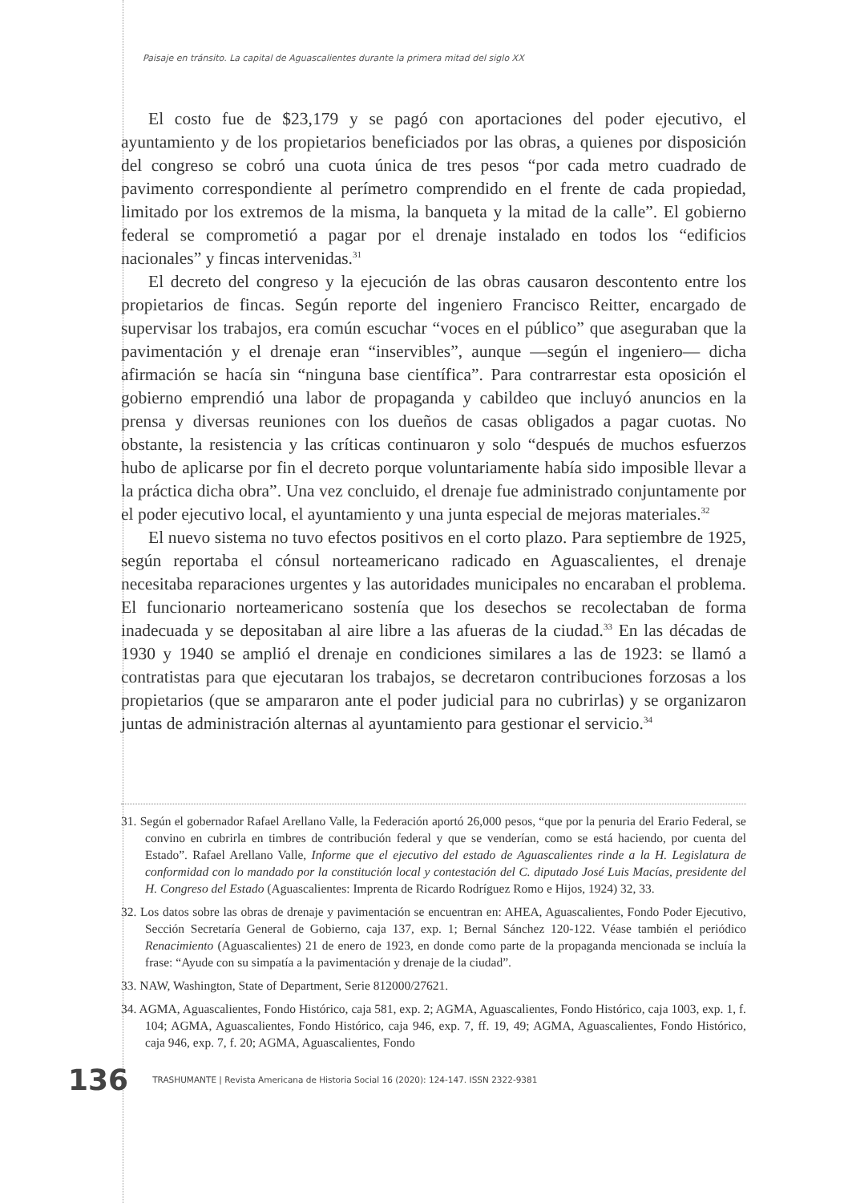Paisaje en tránsito. La capital de Aguascalientes durante la primera mitad del siglo XX
El costo fue de $23,179 y se pagó con aportaciones del poder ejecutivo, el ayuntamiento y de los propietarios beneficiados por las obras, a quienes por disposición del congreso se cobró una cuota única de tres pesos “por cada metro cuadrado de pavimento correspondiente al perímetro comprendido en el frente de cada propiedad, limitado por los extremos de la misma, la banqueta y la mitad de la calle”. El gobierno federal se comprometió a pagar por el drenaje instalado en todos los “edificios nacionales” y fincas intervenidas.<sup>31</sup>
El decreto del congreso y la ejecución de las obras causaron descontento entre los propietarios de fincas. Según reporte del ingeniero Francisco Reitter, encargado de supervisar los trabajos, era común escuchar “voces en el público” que aseguraban que la pavimentación y el drenaje eran “inservibles”, aunque —según el ingeniero— dicha afirmación se hacía sin “ninguna base científica”. Para contrarrestar esta oposición el gobierno emprendió una labor de propaganda y cabildeo que incluyó anuncios en la prensa y diversas reuniones con los dueños de casas obligados a pagar cuotas. No obstante, la resistencia y las críticas continuaron y solo “después de muchos esfuerzos hubo de aplicarse por fin el decreto porque voluntariamente había sido imposible llevar a la práctica dicha obra”. Una vez concluido, el drenaje fue administrado conjuntamente por el poder ejecutivo local, el ayuntamiento y una junta especial de mejoras materiales.<sup>32</sup>
El nuevo sistema no tuvo efectos positivos en el corto plazo. Para septiembre de 1925, según reportaba el cónsul norteamericano radicado en Aguascalientes, el drenaje necesitaba reparaciones urgentes y las autoridades municipales no encaraban el problema. El funcionario norteamericano sostenía que los desechos se recolectaban de forma inadecuada y se depositaban al aire libre a las afueras de la ciudad.<sup>33</sup> En las décadas de 1930 y 1940 se amplió el drenaje en condiciones similares a las de 1923: se llamó a contratistas para que ejecutaran los trabajos, se decretaron contribuciones forzosas a los propietarios (que se ampararon ante el poder judicial para no cubrirlas) y se organizaron juntas de administración alternas al ayuntamiento para gestionar el servicio.<sup>34</sup>
31. Según el gobernador Rafael Arellano Valle, la Federación aportó 26,000 pesos, “que por la penuria del Erario Federal, se convino en cubrirla en timbres de contribución federal y que se venderían, como se está haciendo, por cuenta del Estado”. Rafael Arellano Valle, Informe que el ejecutivo del estado de Aguascalientes rinde a la H. Legislatura de conformidad con lo mandado por la constitución local y contestación del C. diputado José Luis Macías, presidente del H. Congreso del Estado (Aguascalientes: Imprenta de Ricardo Rodríguez Romo e Hijos, 1924) 32, 33.
32. Los datos sobre las obras de drenaje y pavimentación se encuentran en: AHEA, Aguascalientes, Fondo Poder Ejecutivo, Sección Secretaría General de Gobierno, caja 137, exp. 1; Bernal Sánchez 120-122. Véase también el periódico Renacimiento (Aguascalientes) 21 de enero de 1923, en donde como parte de la propaganda mencionada se incluía la frase: “Ayude con su simpatía a la pavimentación y drenaje de la ciudad”.
33. NAW, Washington, State of Department, Serie 812000/27621.
34. AGMA, Aguascalientes, Fondo Histórico, caja 581, exp. 2; AGMA, Aguascalientes, Fondo Histórico, caja 1003, exp. 1, f. 104; AGMA, Aguascalientes, Fondo Histórico, caja 946, exp. 7, ff. 19, 49; AGMA, Aguascalientes, Fondo Histórico, caja 946, exp. 7, f. 20; AGMA, Aguascalientes, Fondo
136 TRASHUMANTE | Revista Americana de Historia Social 16 (2020): 124-147. ISSN 2322-9381